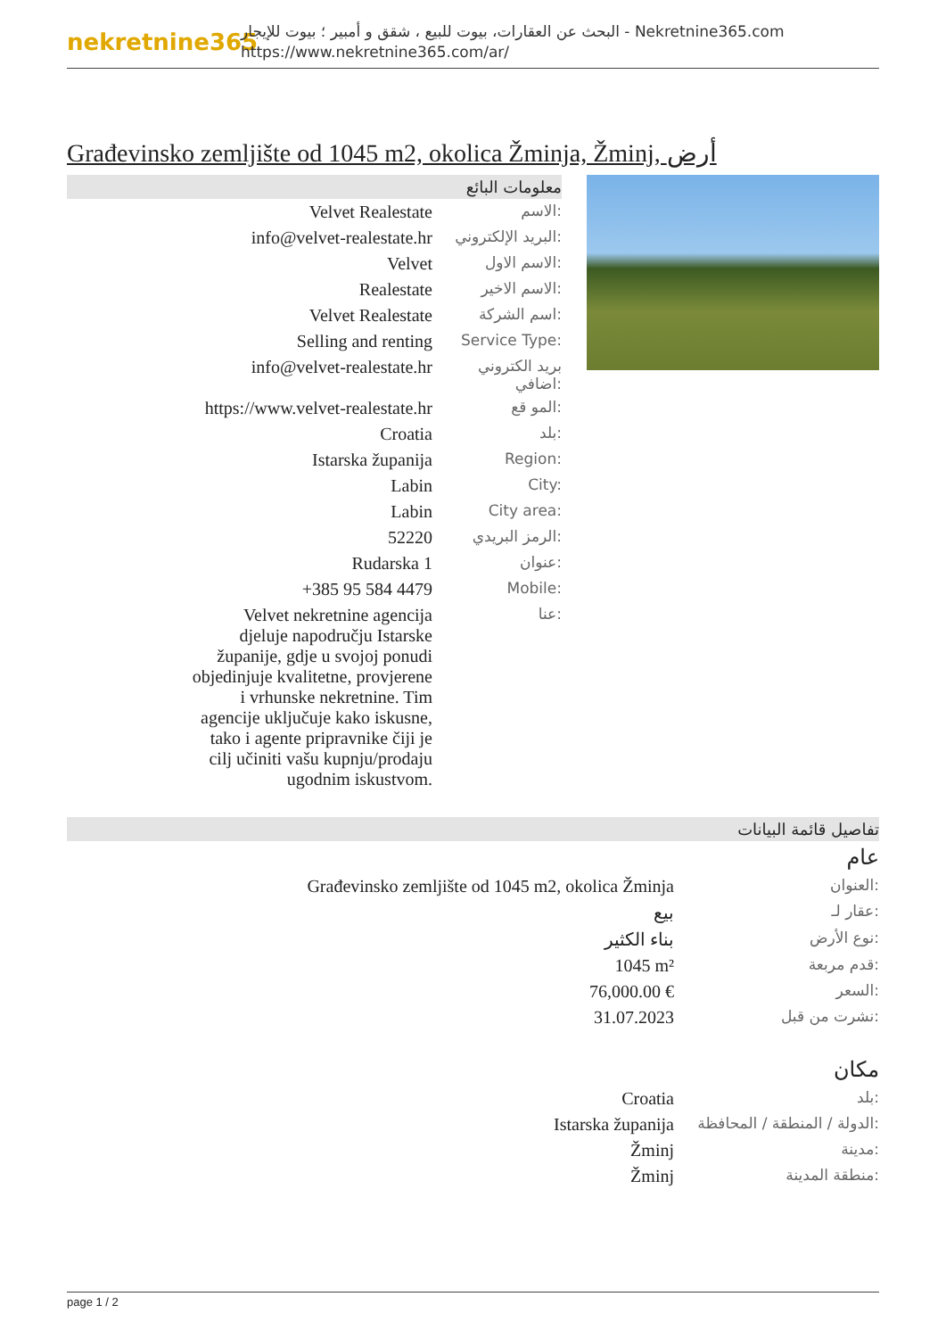nekretnine365
البحث عن العقارات، بيوت للبيع ، شقق و أمبير ؛ بيوت للإيجار - Nekretnine365.com
https://www.nekretnine365.com/ar/
Građevinsko zemljište od 1045 m2, okolica Žminja, Žminj, أرض
معلومات البائع
| Velvet Realestate | الاسم: |
| info@velvet-realestate.hr | البريد الإلكتروني: |
| Velvet | الاسم الاول: |
| Realestate | الاسم الاخير: |
| Velvet Realestate | اسم الشركة: |
| Selling and renting | Service Type: |
| info@velvet-realestate.hr | بريد الكتروني اضافي: |
| https://www.velvet-realestate.hr | المو قع: |
| Croatia | بلد: |
| Istarska županija | Region: |
| Labin | City: |
| Labin | City area: |
| 52220 | الرمز البريدي: |
| Rudarska 1 | عنوان: |
| +385 95 584 4479 | Mobile: |
| Velvet nekretnine agencija djeluje napodručju Istarske županije, gdje u svojoj ponudi objedinjuje kvalitetne, provjerene i vrhunske nekretnine. Tim agencije uključuje kako iskusne, tako i agente pripravnike čiji je cilj učiniti vašu kupnju/prodaju ugodnim iskustvom. | عنا: |
تفاصيل قائمة البيانات
عام
| Građevinsko zemljište od 1045 m2, okolica Žminja | العنوان: |
| بيع | عقار لـ: |
| بناء الكثير | نوع الأرض: |
| 1045 m² | قدم مربعة: |
| 76,000.00 € | السعر: |
| 31.07.2023 | نشرت من قبل: |
مكان
| Croatia | بلد: |
| Istarska županija | الدولة / المنطقة / المحافظة: |
| Žminj | مدينة: |
| Žminj | منطقة المدينة: |
page 1 / 2